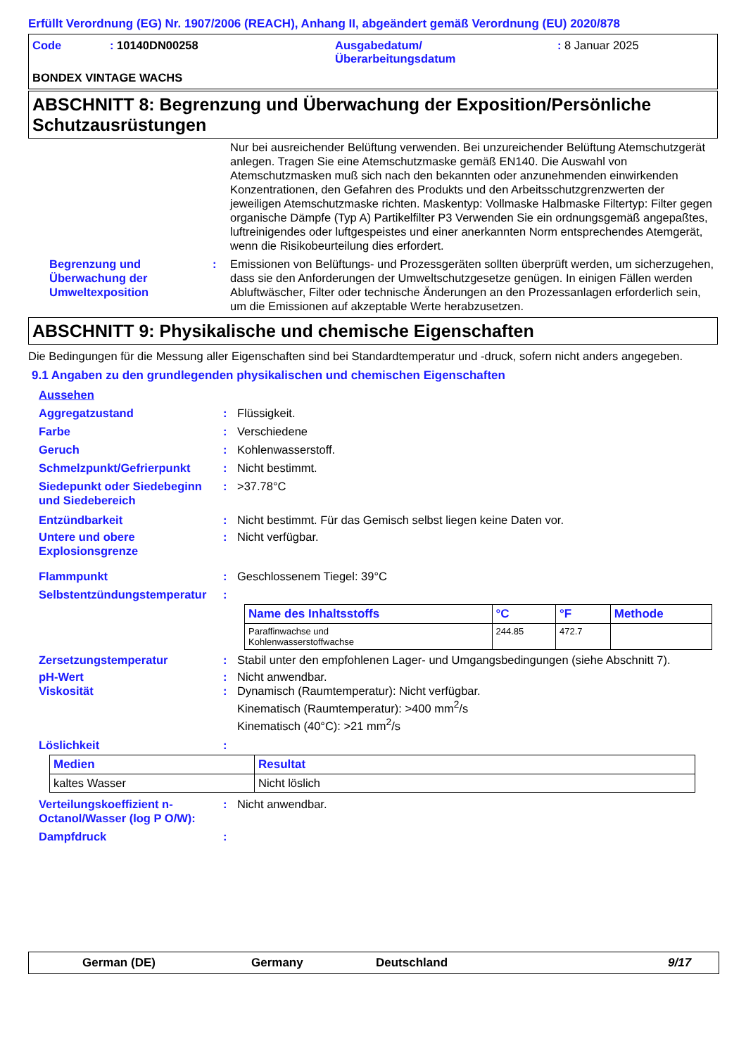Erfüllt Verordnung (EG) Nr. 1907/2006 (REACH), Anhang II, abgeändert gemäß Verordnung (EU) 2020/878
Code : 10140DN00258 Ausgabedatum/
Überarbeitungsdatum
: 8 Januar 2025
BONDEX VINTAGE WACHS
ABSCHNITT 8: Begrenzung und Überwachung der Exposition/Persönliche Schutzausrüstungen
Nur bei ausreichender Belüftung verwenden. Bei unzureichender Belüftung Atemschutzgerät anlegen. Tragen Sie eine Atemschutzmaske gemäß EN140. Die Auswahl von Atemschutzmasken muß sich nach den bekannten oder anzunehmenden einwirkenden Konzentrationen, den Gefahren des Produkts und den Arbeitsschutzgrenzwerten der jeweiligen Atemschutzmaske richten. Maskentyp: Vollmaske Halbmaske Filtertyp: Filter gegen organische Dämpfe (Typ A) Partikelfilter P3 Verwenden Sie ein ordnungsgemäß angepaßtes, luftreinigendes oder luftgespeistes und einer anerkannten Norm entsprechendes Atemgerät, wenn die Risikobeurteilung dies erfordert.
Begrenzung und Überwachung der Umweltexposition
: Emissionen von Belüftungs- und Prozessgeräten sollten überprüft werden, um sicherzugehen, dass sie den Anforderungen der Umweltschutzgesetze genügen. In einigen Fällen werden Abluftwäscher, Filter oder technische Änderungen an den Prozessanlagen erforderlich sein, um die Emissionen auf akzeptable Werte herabzusetzen.
ABSCHNITT 9: Physikalische und chemische Eigenschaften
Die Bedingungen für die Messung aller Eigenschaften sind bei Standardtemperatur und -druck, sofern nicht anders angegeben.
9.1 Angaben zu den grundlegenden physikalischen und chemischen Eigenschaften
Aussehen
Aggregatzustand : Flüssigkeit.
Farbe : Verschiedene
Geruch : Kohlenwasserstoff.
Schmelzpunkt/Gefrierpunkt : Nicht bestimmt.
Siedepunkt oder Siedebeginn und Siedebereich
: >37.78°C
Entzündbarkeit : Nicht bestimmt. Für das Gemisch selbst liegen keine Daten vor.
Untere und obere Explosionsgrenze
: Nicht verfügbar.
Flammpunkt : Geschlossenem Tiegel: 39°C
Selbstentzündungstemperatur
:
| Name des Inhaltsstoffs | °C | °F | Methode |
| --- | --- | --- | --- |
| Paraffinwachse und Kohlenwasserstoffwachse | 244.85 | 472.7 | |
Zersetzungstemperatur : Stabil unter den empfohlenen Lager- und Umgangsbedingungen (siehe Abschnitt 7).
pH-Wert : Nicht anwendbar.
Viskosität : Dynamisch (Raumtemperatur): Nicht verfügbar.
Kinematisch (Raumtemperatur): >400 mm<sup>2</sup>/s
Kinematisch (40°C): >21 mm<sup>2</sup>/s
Löslichkeit :
| Medien | Resultat |
| --- | --- |
| kaltes Wasser | Nicht löslich |
Verteilungskoeffizient n-Octanol/Wasser (log P O/W):
: Nicht anwendbar.
Dampfdruck :
German (DE) Germany Deutschland 9/17